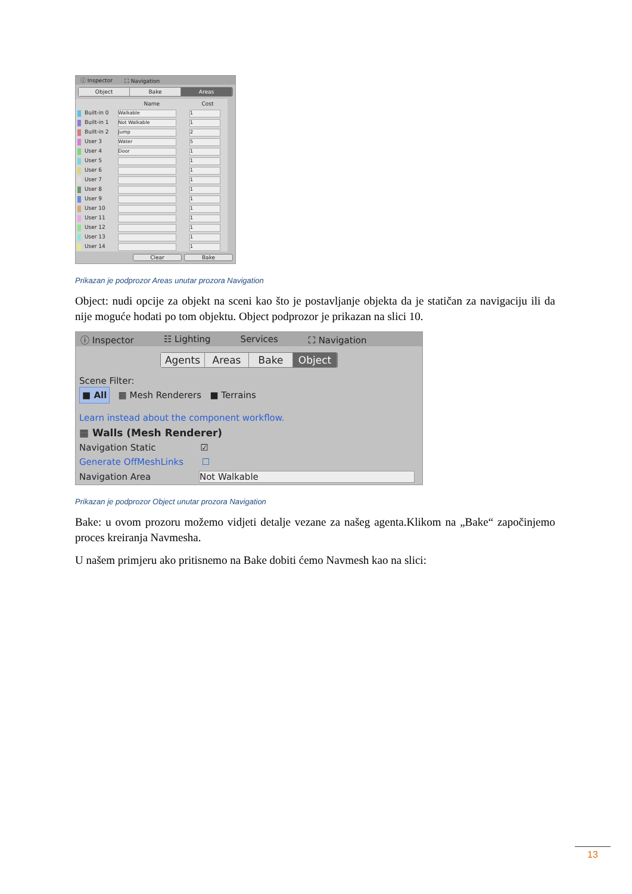ⓘ Inspector ⛶ Navigation
Object Bake Areas
| | Name | Cost |
| --- | --- | --- |
| Built-in 0 | Walkable | 1 |
| Built-in 1 | Not Walkable | 1 |
| Built-in 2 | Jump | 2 |
| User 3 | Water | 5 |
| User 4 | Door | 1 |
| User 5 | | 1 |
| User 6 | | 1 |
| User 7 | | 1 |
| User 8 | | 1 |
| User 9 | | 1 |
| User 10 | | 1 |
| User 11 | | 1 |
| User 12 | | 1 |
| User 13 | | 1 |
| User 14 | | 1 |
Clear Bake
Prikazan je podprozor Areas unutar prozora Navigation
Object: nudi opcije za objekt na sceni kao što je postavljanje objekta da je statičan za navigaciju ili da nije moguće hodati po tom objektu. Object podprozor je prikazan na slici 10.
ⓘ Inspector ☷ Lighting Services ⛶ Navigation
Agents Areas Bake Object
Scene Filter:
■ All ▦ Mesh Renderers ■ Terrains
Learn instead about the component workflow.
▦ Walls (Mesh Renderer)
Navigation Static ☑
Generate OffMeshLinks ☐
Navigation Area Not Walkable
Prikazan je podprozor Object unutar prozora Navigation
Bake: u ovom prozoru možemo vidjeti detalje vezane za našeg agenta.Klikom na „Bake“ započinjemo proces kreiranja Navmesha.
U našem primjeru ako pritisnemo na Bake dobiti ćemo Navmesh kao na slici:
13